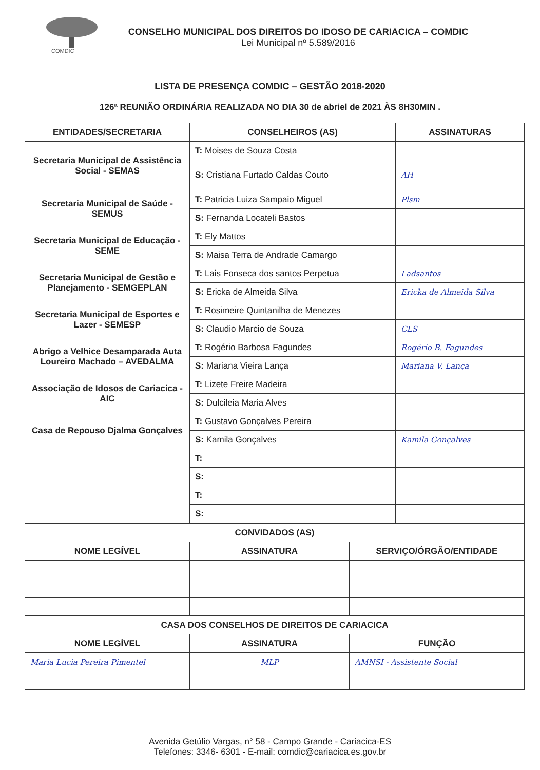COMDIC
CONSELHO MUNICIPAL DOS DIREITOS DO IDOSO DE CARIACICA – COMDIC
Lei Municipal nº 5.589/2016
LISTA DE PRESENÇA COMDIC – GESTÃO 2018-2020
126ª REUNIÃO ORDINÁRIA REALIZADA NO DIA 30 de abriel de 2021 ÀS 8H30MIN .
| ENTIDADES/SECRETARIA | CONSELHEIROS (AS) | ASSINATURAS |
| --- | --- | --- |
| Secretaria Municipal de Assistência Social - SEMAS | T: Moises de Souza Costa | |
| | S: Cristiana Furtado Caldas Couto | AH |
| Secretaria Municipal de Saúde - SEMUS | T: Patricia Luiza Sampaio Miguel | Plsm |
| | S: Fernanda Locateli Bastos | |
| Secretaria Municipal de Educação - SEME | T: Ely Mattos | |
| | S: Maisa Terra de Andrade Camargo | |
| Secretaria Municipal de Gestão e Planejamento - SEMGEPLAN | T: Lais Fonseca dos santos Perpetua | Ladsantos |
| | S: Ericka de Almeida Silva | Ericka de Almeida Silva |
| Secretaria Municipal de Esportes e Lazer - SEMESP | T: Rosimeire Quintanilha de Menezes | |
| | S: Claudio Marcio de Souza | CLS |
| Abrigo a Velhice Desamparada Auta Loureiro Machado – AVEDALMA | T: Rogério Barbosa Fagundes | Rogério B. Fagundes |
| | S: Mariana Vieira Lança | Mariana V. Lança |
| Associação de Idosos de Cariacica - AIC | T: Lizete Freire Madeira | |
| | S: Dulcileia Maria Alves | |
| Casa de Repouso Djalma Gonçalves | T: Gustavo Gonçalves Pereira | |
| | S: Kamila Gonçalves | Kamila Gonçalves |
| | T: | |
| | S: | |
| | T: | |
| | S: | |
| CONVIDADOS (AS) | | |
| --- | --- | --- |
| NOME LEGÍVEL | ASSINATURA | SERVIÇO/ÓRGÃO/ENTIDADE |
| CASA DOS CONSELHOS DE DIREITOS DE CARIACICA | | |
| NOME LEGÍVEL | ASSINATURA | FUNÇÃO |
| Maria Lucia Pereira Pimentel | MLP | AMNSI - Assistente Social |
Avenida Getúlio Vargas, n° 58 - Campo Grande - Cariacica-ES
Telefones: 3346- 6301 - E-mail: comdic@cariacica.es.gov.br